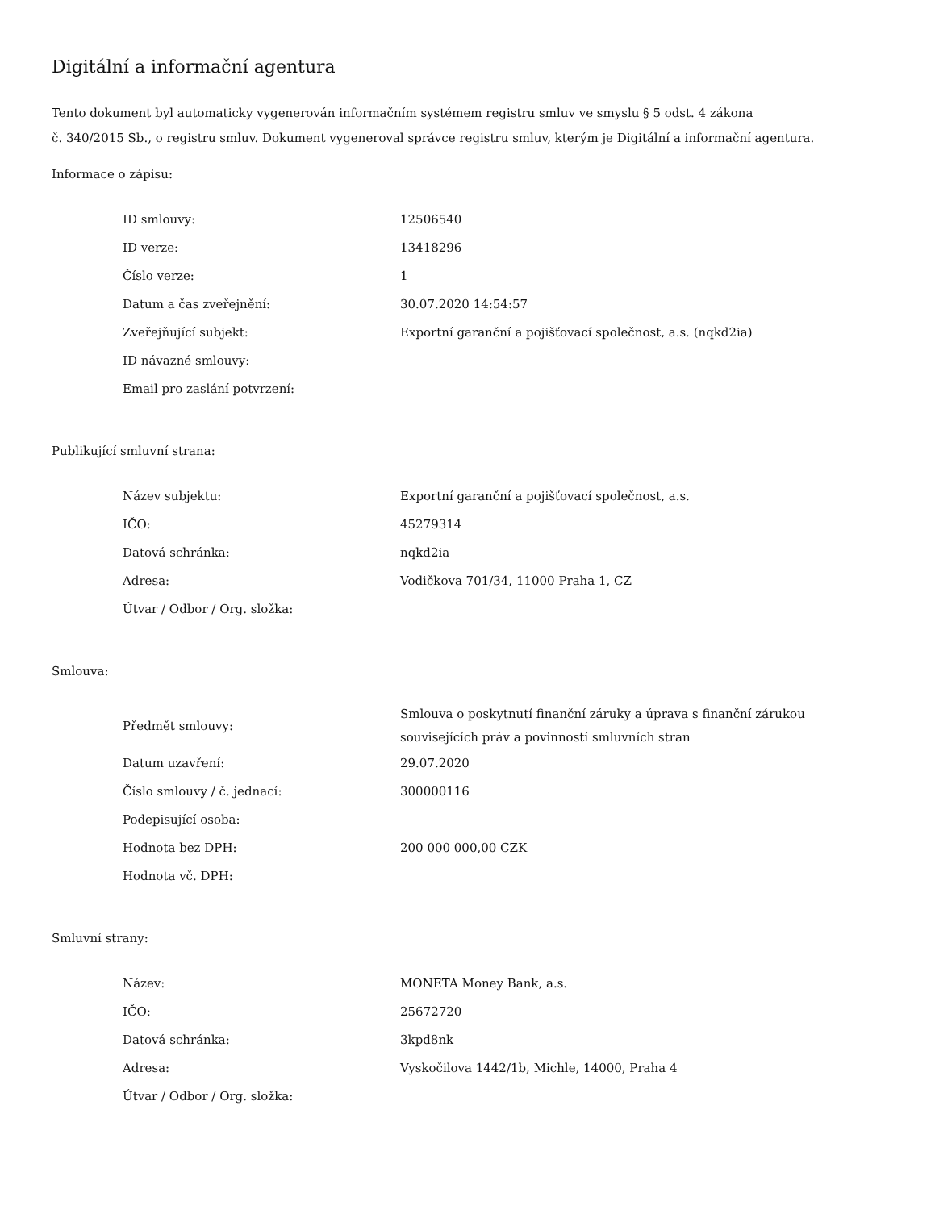Digitální a informační agentura
Tento dokument byl automaticky vygenerován informačním systémem registru smluv ve smyslu § 5 odst. 4 zákona
č. 340/2015 Sb., o registru smluv. Dokument vygeneroval správce registru smluv, kterým je Digitální a informační agentura.
Informace o zápisu:
| ID smlouvy: | 12506540 |
| ID verze: | 13418296 |
| Číslo verze: | 1 |
| Datum a čas zveřejnění: | 30.07.2020 14:54:57 |
| Zveřejňující subjekt: | Exportní garanční a pojišťovací společnost, a.s. (nqkd2ia) |
| ID návazné smlouvy: | |
| Email pro zaslání potvrzení: | |
Publikující smluvní strana:
| Název subjektu: | Exportní garanční a pojišťovací společnost, a.s. |
| IČO: | 45279314 |
| Datová schránka: | nqkd2ia |
| Adresa: | Vodičkova 701/34, 11000 Praha 1, CZ |
| Útvar / Odbor / Org. složka: | |
Smlouva:
| Předmět smlouvy: | Smlouva o poskytnutí finanční záruky a úprava s finanční zárukou souvisejících práv a povinností smluvních stran |
| Datum uzavření: | 29.07.2020 |
| Číslo smlouvy / č. jednací: | 300000116 |
| Podepisující osoba: | |
| Hodnota bez DPH: | 200 000 000,00 CZK |
| Hodnota vč. DPH: | |
Smluvní strany:
| Název: | MONETA Money Bank, a.s. |
| IČO: | 25672720 |
| Datová schránka: | 3kpd8nk |
| Adresa: | Vyskočilova 1442/1b, Michle, 14000, Praha 4 |
| Útvar / Odbor / Org. složka: | |